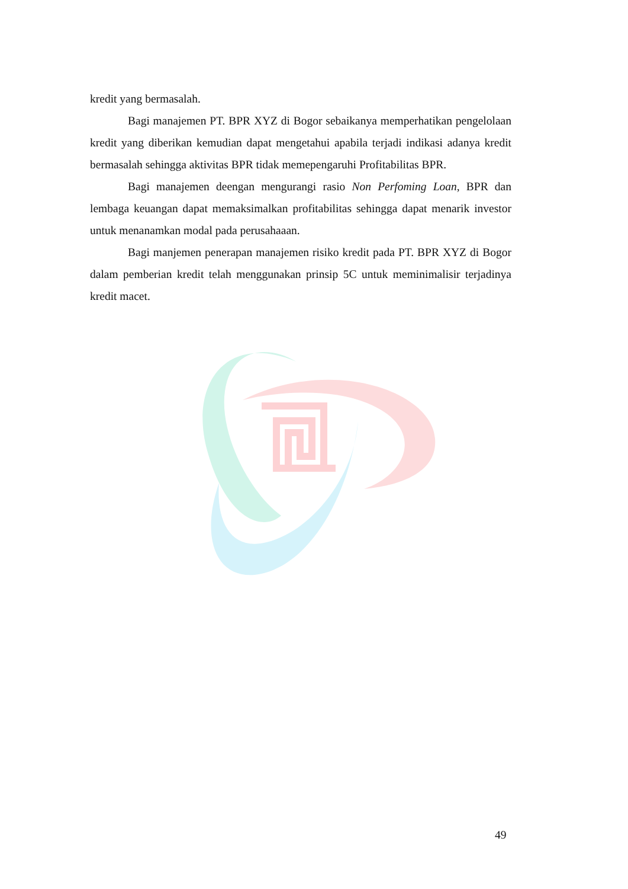kredit yang bermasalah.
Bagi manajemen PT. BPR XYZ di Bogor sebaikanya memperhatikan pengelolaan kredit yang diberikan kemudian dapat mengetahui apabila terjadi indikasi adanya kredit bermasalah sehingga aktivitas BPR tidak memepengaruhi Profitabilitas BPR.
Bagi manajemen deengan mengurangi rasio Non Perfoming Loan, BPR dan lembaga keuangan dapat memaksimalkan profitabilitas sehingga dapat menarik investor untuk menanamkan modal pada perusahaaan.
Bagi manjemen penerapan manajemen risiko kredit pada PT. BPR XYZ di Bogor dalam pemberian kredit telah menggunakan prinsip 5C untuk meminimalisir terjadinya kredit macet.
49